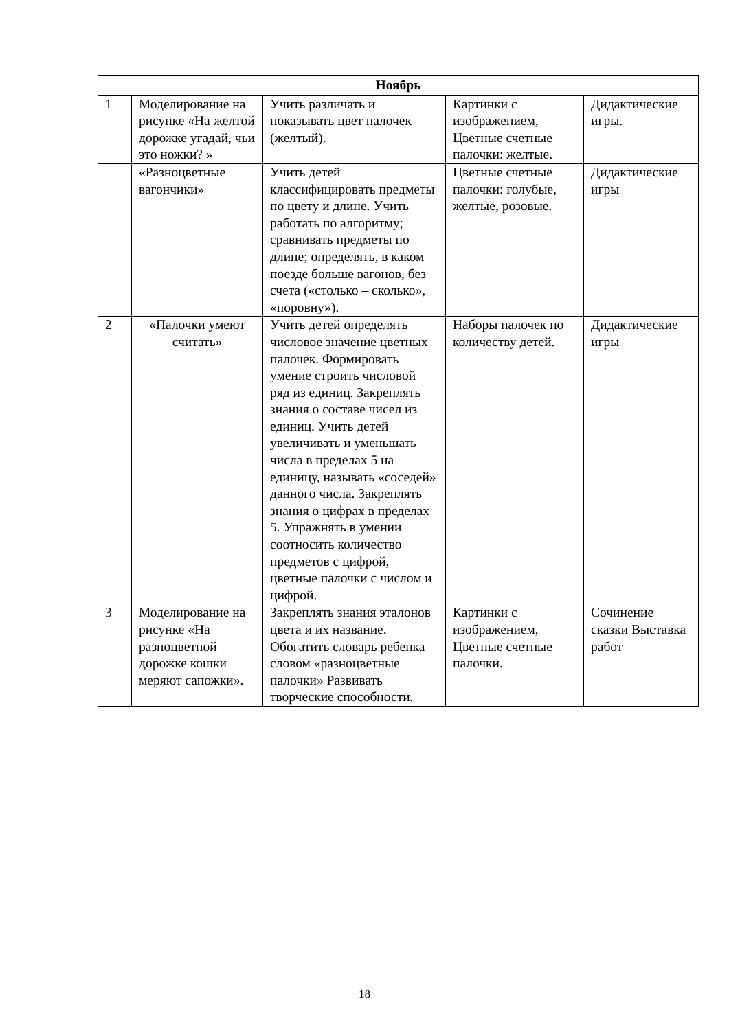| Ноябрь | | | | |
| --- | --- | --- | --- | --- |
| 1 | Моделирование на рисунке «На желтой дорожке угадай, чьи это ножки? » | Учить различать и показывать цвет палочек (желтый). | Картинки с изображением, Цветные счетные палочки: желтые. | Дидактические игры. |
| | «Разноцветные вагончики» | Учить детей классифицировать предметы по цвету и длине. Учить работать по алгоритму; сравнивать предметы по длине; определять, в каком поезде больше вагонов, без счета («столько – сколько», «поровну»). | Цветные счетные палочки: голубые, желтые, розовые. | Дидактические игры |
| 2 | «Палочки умеют считать» | Учить детей определять числовое значение цветных палочек. Формировать умение строить числовой ряд из единиц. Закреплять знания о составе чисел из единиц. Учить детей увеличивать и уменьшать числа в пределах 5 на единицу, называть «соседей» данного числа. Закреплять знания о цифрах в пределах 5. Упражнять в умении соотносить количество предметов с цифрой, цветные палочки с числом и цифрой. | Наборы палочек по количеству детей. | Дидактические игры |
| 3 | Моделирование на рисунке «На разноцветной дорожке кошки меряют сапожки». | Закреплять знания эталонов цвета и их название. Обогатить словарь ребенка словом «разноцветные палочки» Развивать творческие способности. | Картинки с изображением, Цветные счетные палочки. | Сочинение сказки Выставка работ |
18